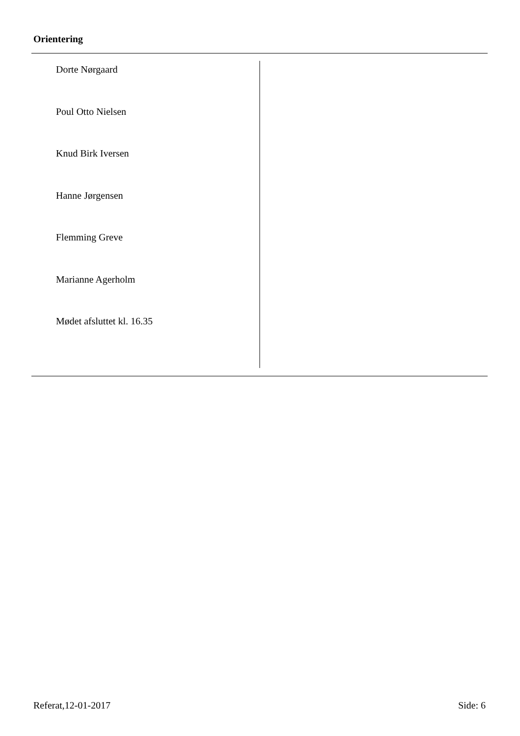Orientering
Dorte Nørgaard
Poul Otto Nielsen
Knud Birk Iversen
Hanne Jørgensen
Flemming Greve
Marianne Agerholm
Mødet afsluttet kl. 16.35
Referat,12-01-2017 Side: 6